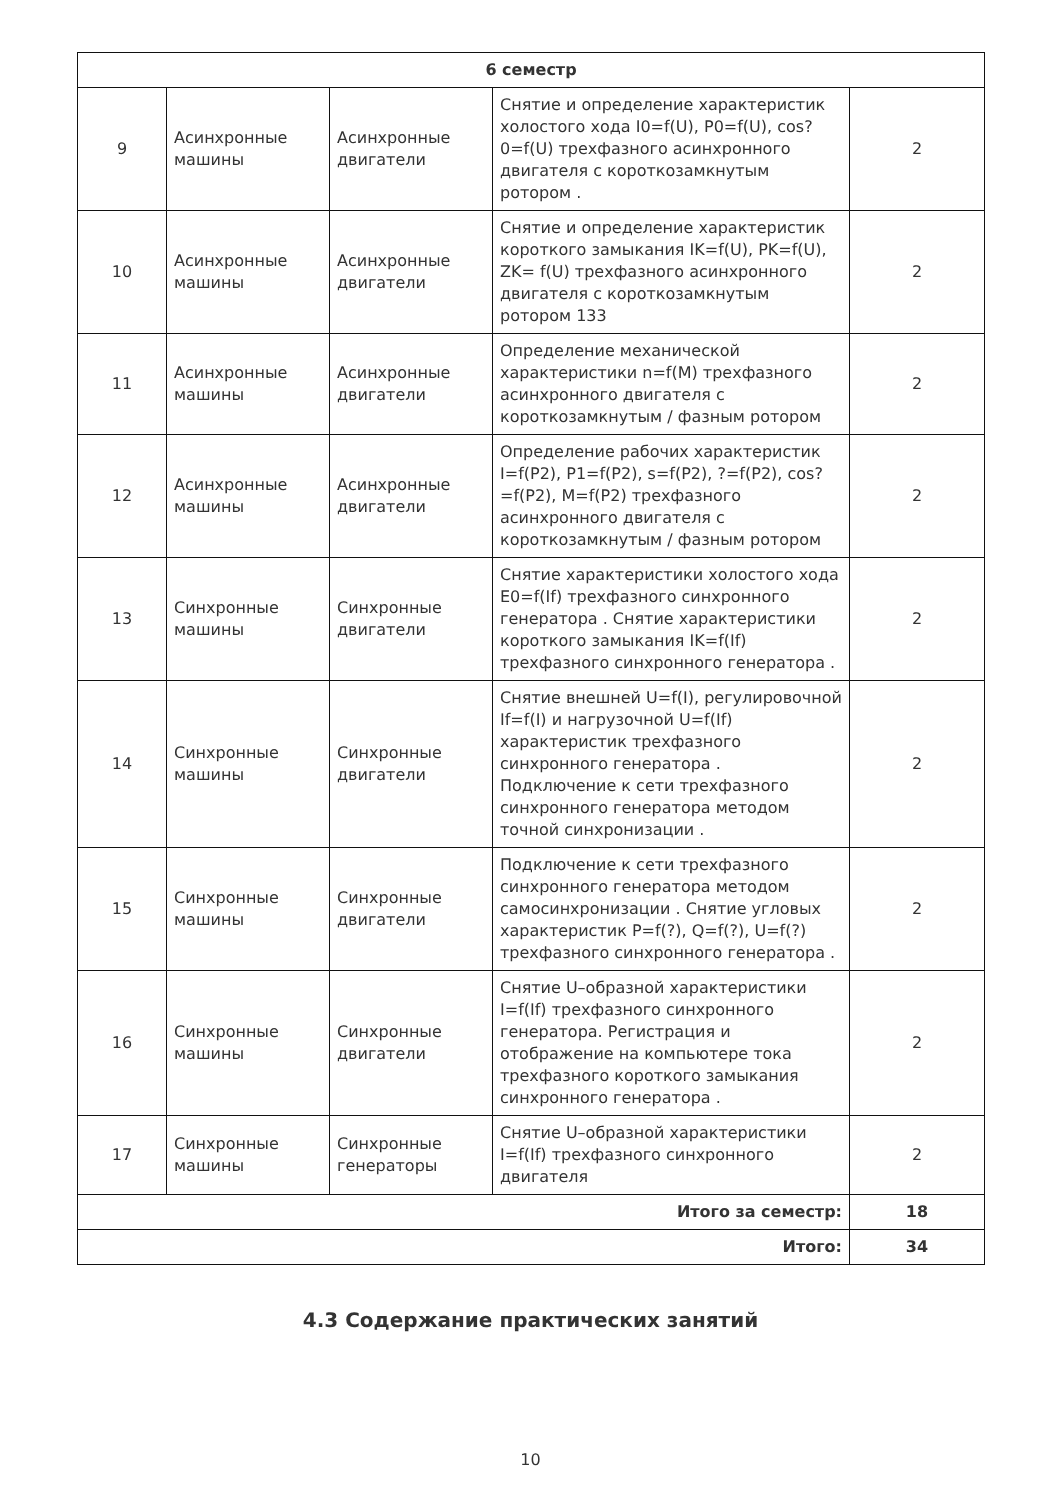| 6 семестр | | | | |
| --- | --- | --- | --- | --- |
| 9 | Асинхронные машины | Асинхронные двигатели | Снятие и определение характеристик холостого хода I0=f(U), P0=f(U), cos?0=f(U) трехфазного асинхронного двигателя с короткозамкнутым ротором . | 2 |
| 10 | Асинхронные машины | Асинхронные двигатели | Снятие и определение характеристик короткого замыкания IK=f(U), PK=f(U), ZK= f(U) трехфазного асинхронного двигателя с короткозамкнутым ротором 133 | 2 |
| 11 | Асинхронные машины | Асинхронные двигатели | Определение механической характеристики n=f(M) трехфазного асинхронного двигателя с короткозамкнутым / фазным ротором | 2 |
| 12 | Асинхронные машины | Асинхронные двигатели | Определение рабочих характеристик I=f(P2), P1=f(P2), s=f(P2), ?=f(P2), cos?=f(P2), M=f(P2) трехфазного асинхронного двигателя с короткозамкнутым / фазным ротором | 2 |
| 13 | Синхронные машины | Синхронные двигатели | Снятие характеристики холостого хода E0=f(If) трехфазного синхронного генератора . Снятие характеристики короткого замыкания IK=f(If) трехфазного синхронного генератора . | 2 |
| 14 | Синхронные машины | Синхронные двигатели | Снятие внешней U=f(I), регулировочной If=f(I) и нагрузочной U=f(If) характеристик трехфазного синхронного генератора . Подключение к сети трехфазного синхронного генератора методом точной синхронизации . | 2 |
| 15 | Синхронные машины | Синхронные двигатели | Подключение к сети трехфазного синхронного генератора методом самосинхронизации . Снятие угловых характеристик P=f(?), Q=f(?), U=f(?) трехфазного синхронного генератора . | 2 |
| 16 | Синхронные машины | Синхронные двигатели | Снятие U–образной характеристики I=f(If) трехфазного синхронного генератора. Регистрация и отображение на компьютере тока трехфазного короткого замыкания синхронного генератора . | 2 |
| 17 | Синхронные машины | Синхронные генераторы | Снятие U–образной характеристики I=f(If) трехфазного синхронного двигателя | 2 |
| Итого за семестр: | | | | 18 |
| Итого: | | | | 34 |
4.3 Содержание практических занятий
10